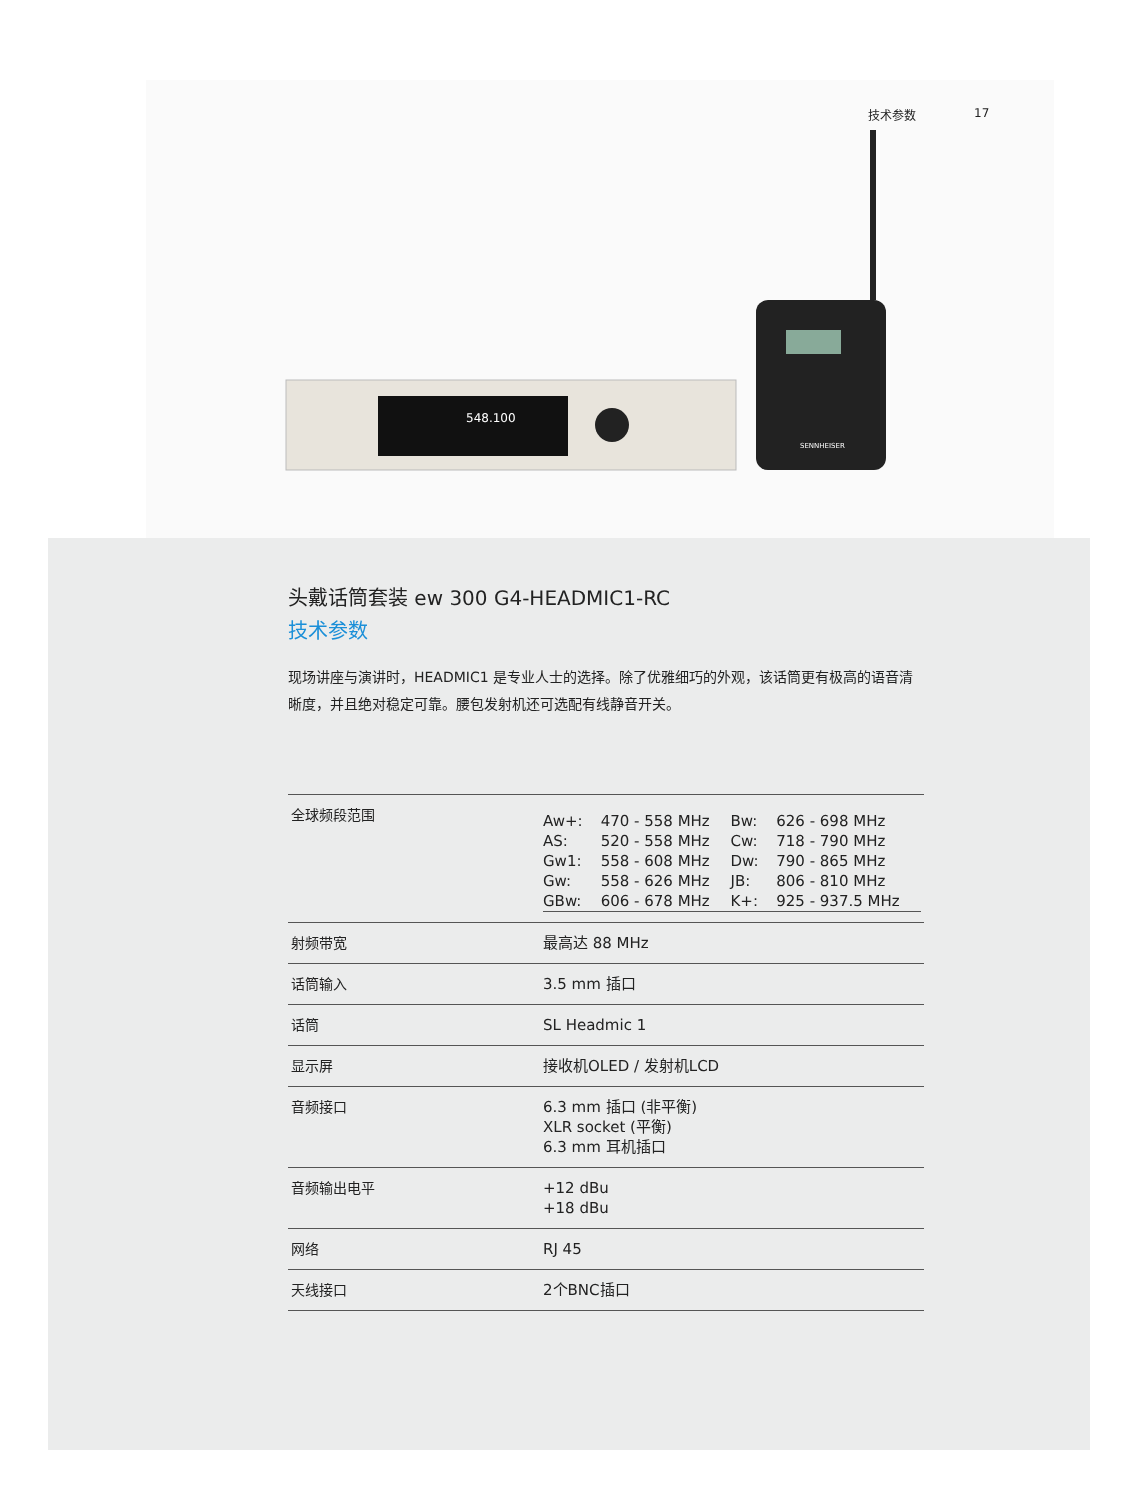548.100
SENNHEISER
技术参数 17
头戴话筒套装 ew 300 G4-HEADMIC1-RC
技术参数
现场讲座与演讲时，HEADMIC1 是专业人士的选择。除了优雅细巧的外观，该话筒更有极高的语音清晰度，并且绝对稳定可靠。腰包发射机还可选配有线静音开关。
| 全球频段范围 | / Aw+: / 470 - 558 MHz / Bw: / 626 - 698 MHz / / AS: / 520 - 558 MHz / Cw: / 718 - 790 MHz / / Gw1: / 558 - 608 MHz / Dw: / 790 - 865 MHz / / Gw: / 558 - 626 MHz / JB: / 806 - 810 MHz / / GBw: / 606 - 678 MHz / K+: / 925 - 937.5 MHz / |
| 射频带宽 | 最高达 88 MHz |
| 话筒输入 | 3.5 mm 插口 |
| 话筒 | SL Headmic 1 |
| 显示屏 | 接收机OLED / 发射机LCD |
| 音频接口 | 6.3 mm 插口 (非平衡) XLR socket (平衡) 6.3 mm 耳机插口 |
| 音频输出电平 | +12 dBu +18 dBu |
| 网络 | RJ 45 |
| 天线接口 | 2个BNC插口 |